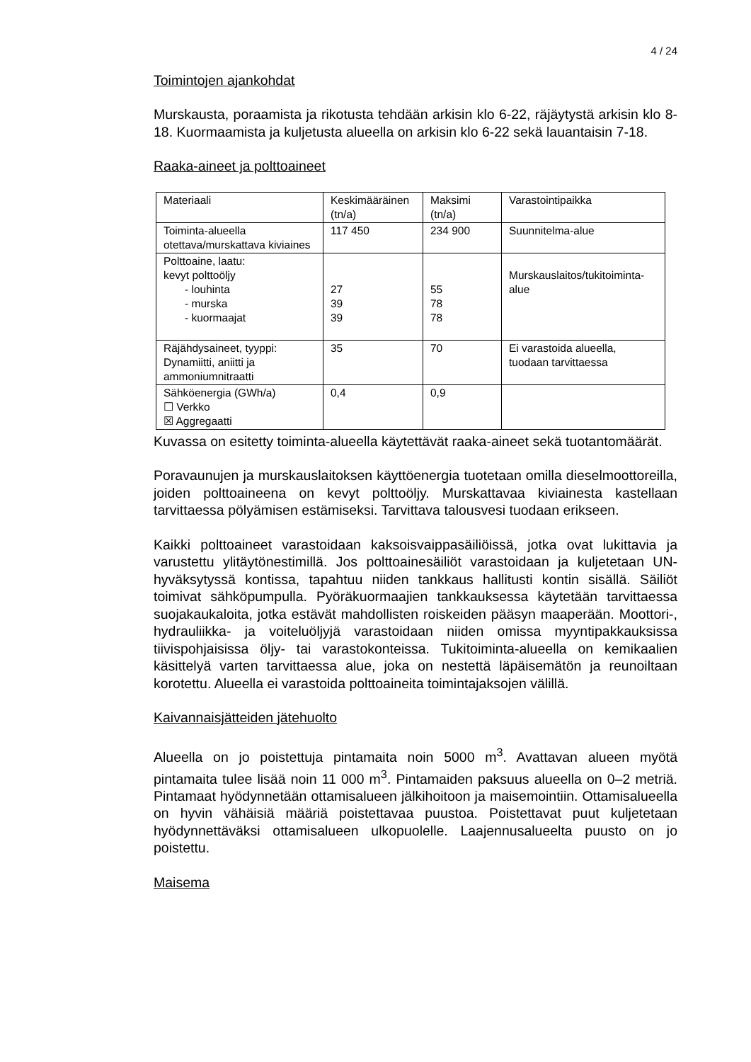4 / 24
Toimintojen ajankohdat
Murskausta, poraamista ja rikotusta tehdään arkisin klo 6-22, räjäytystä arkisin klo 8-18. Kuormaamista ja kuljetusta alueella on arkisin klo 6-22 sekä lauantaisin 7-18.
Raaka-aineet ja polttoaineet
| Materiaali | Keskimääräinen (tn/a) | Maksimi (tn/a) | Varastointipaikka |
| --- | --- | --- | --- |
| Toiminta-alueella otettava/murskattava kiviaines | 117 450 | 234 900 | Suunnitelma-alue |
| Polttoaine, laatu: kevyt polttoöljy - louhinta - murska - kuormaajat | 27 39 39 | 55 78 78 | Murskauslaitos/tukitoiminta-alue |
| Räjähdysaineet, tyyppi: Dynamiitti, aniitti ja ammoniumnitraatti | 35 | 70 | Ei varastoida alueella, tuodaan tarvittaessa |
| Sähköenergia (GWh/a) ☐ Verkko ☒ Aggregaatti | 0,4 | 0,9 | |
Kuvassa on esitetty toiminta-alueella käytettävät raaka-aineet sekä tuotantomäärät.
Poravaunujen ja murskauslaitoksen käyttöenergia tuotetaan omilla dieselmoottoreilla, joiden polttoaineena on kevyt polttoöljy. Murskattavaa kiviainesta kastellaan tarvittaessa pölyämisen estämiseksi. Tarvittava talousvesi tuodaan erikseen.
Kaikki polttoaineet varastoidaan kaksoisvaippasäiliöissä, jotka ovat lukittavia ja varustettu ylitäytönestimillä. Jos polttoainesäiliöt varastoidaan ja kuljetetaan UN-hyväksytyssä kontissa, tapahtuu niiden tankkaus hallitusti kontin sisällä. Säiliöt toimivat sähköpumpulla. Pyöräkuormaajien tankkauksessa käytetään tarvittaessa suojakaukaloita, jotka estävät mahdollisten roiskeiden pääsyn maaperään. Moottori-, hydrauliikka- ja voiteluöljyjä varastoidaan niiden omissa myyntipakkauksissa tiivispohjaisissa öljy- tai varastokonteissa. Tukitoiminta-alueella on kemikaalien käsittelyä varten tarvittaessa alue, joka on nestettä läpäisemätön ja reunoiltaan korotettu. Alueella ei varastoida polttoaineita toimintajaksojen välillä.
Kaivannaisjätteiden jätehuolto
Alueella on jo poistettuja pintamaita noin 5000 m<sup>3</sup>. Avattavan alueen myötä pintamaita tulee lisää noin 11 000 m<sup>3</sup>. Pintamaiden paksuus alueella on 0–2 metriä. Pintamaat hyödynnetään ottamisalueen jälkihoitoon ja maisemointiin. Ottamisalueella on hyvin vähäisiä määriä poistettavaa puustoa. Poistettavat puut kuljetetaan hyödynnettäväksi ottamisalueen ulkopuolelle. Laajennusalueelta puusto on jo poistettu.
Maisema